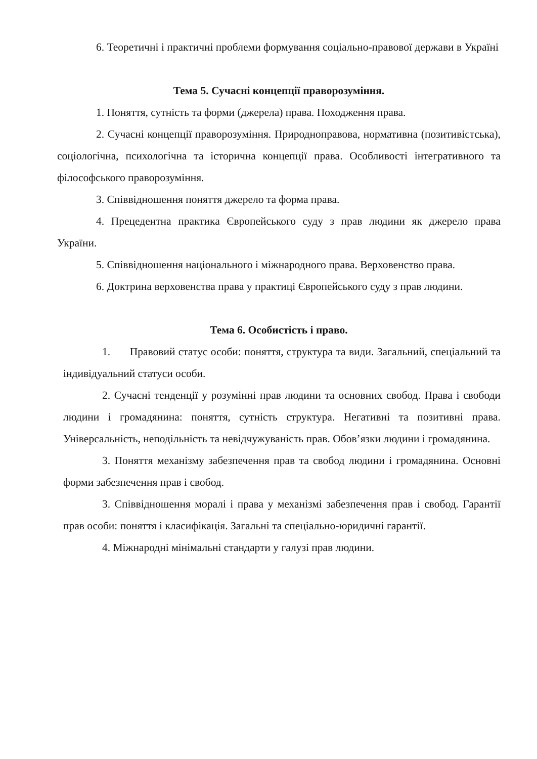6. Теоретичні і практичні проблеми формування соціально-правової держави в Україні
Тема 5. Сучасні концепції праворозуміння.
1. Поняття, сутність та форми (джерела) права. Походження права.
2. Сучасні концепції праворозуміння. Природноправова, нормативна (позитивістська), соціологічна, психологічна та історична концепції права. Особливості інтегративного та філософського праворозуміння.
3. Співвідношення поняття джерело та форма права.
4. Прецедентна практика Європейського суду з прав людини як джерело права України.
5. Співвідношення національного і міжнародного права. Верховенство права.
6. Доктрина верховенства права у практиці Європейського суду з прав людини.
Тема 6. Особистість і право.
1. Правовий статус особи: поняття, структура та види. Загальний, спеціальний та індивідуальний статуси особи.
2. Сучасні тенденції у розумінні прав людини та основних свобод. Права і свободи людини і громадянина: поняття, сутність структура. Негативні та позитивні права. Універсальність, неподільність та невідчужуваність прав. Обов’язки людини і громадянина.
3. Поняття механізму забезпечення прав та свобод людини і громадянина. Основні форми забезпечення прав і свобод.
3. Співвідношення моралі і права у механізмі забезпечення прав і свобод. Гарантії прав особи: поняття і класифікація. Загальні та спеціально-юридичні гарантії.
4. Міжнародні мінімальні стандарти у галузі прав людини.